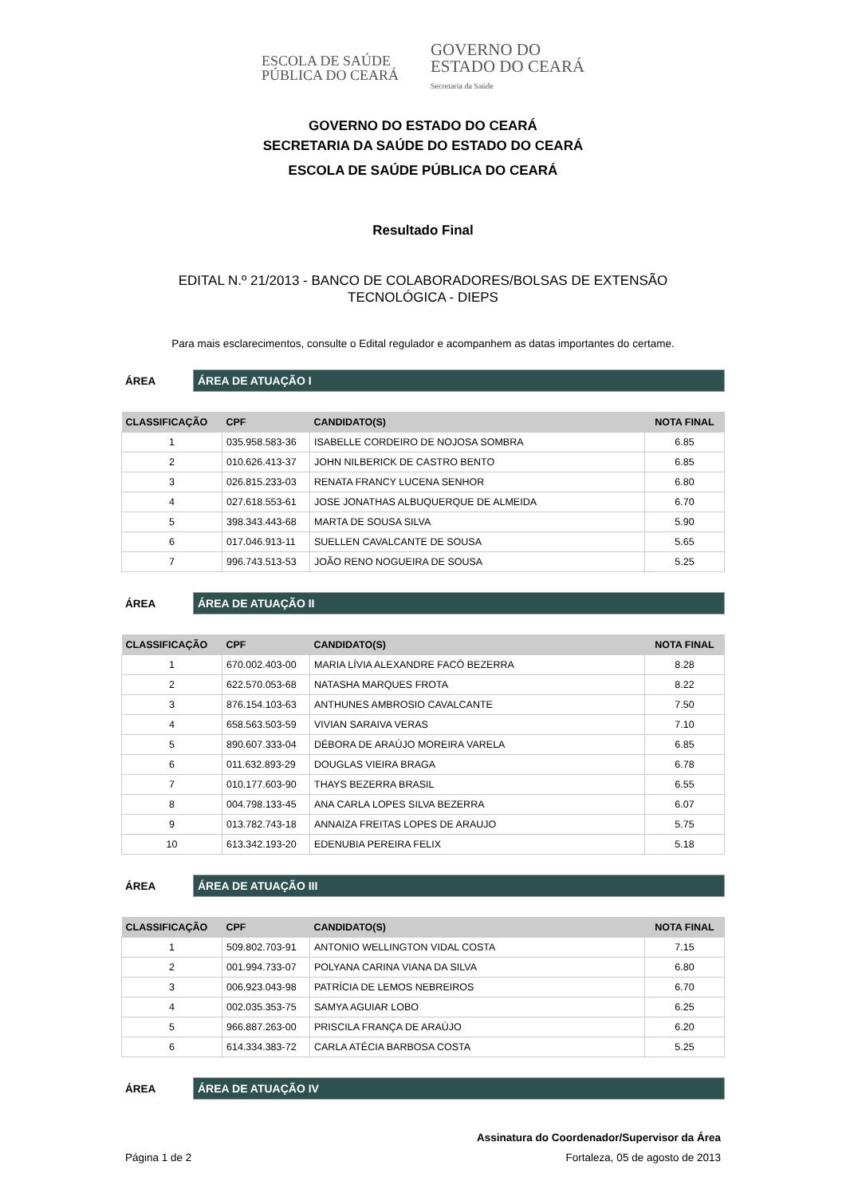ESCOLA DE SAÚDE
PÚBLICA DO CEARÁ
GOVERNO DO
ESTADO DO CEARÁ
Secretaria da Saúde
GOVERNO DO ESTADO DO CEARÁ
SECRETARIA DA SAÚDE DO ESTADO DO CEARÁ
ESCOLA DE SAÚDE PÚBLICA DO CEARÁ
Resultado Final
EDITAL N.º 21/2013 - BANCO DE COLABORADORES/BOLSAS DE EXTENSÃO
TECNOLÓGICA - DIEPS
Para mais esclarecimentos, consulte o Edital regulador e acompanhem as datas importantes do certame.
ÁREA
ÁREA DE ATUAÇÃO I
| CLASSIFICAÇÃO | CPF | CANDIDATO(S) | NOTA FINAL |
| --- | --- | --- | --- |
| 1 | 035.958.583-36 | ISABELLE CORDEIRO DE NOJOSA SOMBRA | 6.85 |
| 2 | 010.626.413-37 | JOHN NILBERICK DE CASTRO BENTO | 6.85 |
| 3 | 026.815.233-03 | RENATA FRANCY LUCENA SENHOR | 6.80 |
| 4 | 027.618.553-61 | JOSE JONATHAS ALBUQUERQUE DE ALMEIDA | 6.70 |
| 5 | 398.343.443-68 | MARTA DE SOUSA SILVA | 5.90 |
| 6 | 017.046.913-11 | SUELLEN CAVALCANTE DE SOUSA | 5.65 |
| 7 | 996.743.513-53 | JOÃO RENO NOGUEIRA DE SOUSA | 5.25 |
ÁREA
ÁREA DE ATUAÇÃO II
| CLASSIFICAÇÃO | CPF | CANDIDATO(S) | NOTA FINAL |
| --- | --- | --- | --- |
| 1 | 670.002.403-00 | MARIA LÍVIA ALEXANDRE FACÓ BEZERRA | 8.28 |
| 2 | 622.570.053-68 | NATASHA MARQUES FROTA | 8.22 |
| 3 | 876.154.103-63 | ANTHUNES AMBROSIO CAVALCANTE | 7.50 |
| 4 | 658.563.503-59 | VIVIAN SARAIVA VERAS | 7.10 |
| 5 | 890.607.333-04 | DÉBORA DE ARAÚJO MOREIRA VARELA | 6.85 |
| 6 | 011.632.893-29 | DOUGLAS VIEIRA BRAGA | 6.78 |
| 7 | 010.177.603-90 | THAYS BEZERRA BRASIL | 6.55 |
| 8 | 004.798.133-45 | ANA CARLA LOPES SILVA BEZERRA | 6.07 |
| 9 | 013.782.743-18 | ANNAIZA FREITAS LOPES DE ARAUJO | 5.75 |
| 10 | 613.342.193-20 | EDENUBIA PEREIRA FELIX | 5.18 |
ÁREA
ÁREA DE ATUAÇÃO III
| CLASSIFICAÇÃO | CPF | CANDIDATO(S) | NOTA FINAL |
| --- | --- | --- | --- |
| 1 | 509.802.703-91 | ANTONIO WELLINGTON VIDAL COSTA | 7.15 |
| 2 | 001.994.733-07 | POLYANA CARINA VIANA DA SILVA | 6.80 |
| 3 | 006.923.043-98 | PATRÍCIA DE LEMOS NEBREIROS | 6.70 |
| 4 | 002.035.353-75 | SAMYA AGUIAR LOBO | 6.25 |
| 5 | 966.887.263-00 | PRISCILA FRANÇA DE ARAÚJO | 6.20 |
| 6 | 614.334.383-72 | CARLA ATÉCIA BARBOSA COSTA | 5.25 |
ÁREA
ÁREA DE ATUAÇÃO IV
Assinatura do Coordenador/Supervisor da Área
Página 1 de 2 Fortaleza, 05 de agosto de 2013